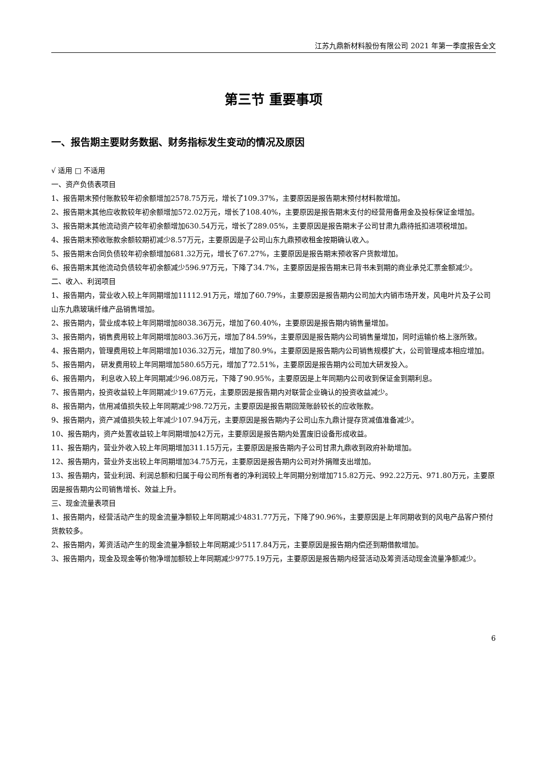江苏九鼎新材料股份有限公司 2021 年第一季度报告全文
第三节 重要事项
一、报告期主要财务数据、财务指标发生变动的情况及原因
√ 适用 □ 不适用
一、资产负债表项目
1、报告期末预付账款较年初余额增加2578.75万元，增长了109.37%，主要原因是报告期末预付材料款增加。
2、报告期末其他应收款较年初余额增加572.02万元，增长了108.40%，主要原因是报告期末支付的经营用备用金及投标保证金增加。
3、报告期末其他流动资产较年初余额增加630.54万元，增长了289.05%，主要原因是报告期末子公司甘肃九鼎待抵扣进项税增加。
4、报告期末预收账款余额较期初减少8.57万元，主要原因是子公司山东九鼎预收租金按期确认收入。
5、报告期末合同负债较年初余额增加681.32万元，增长了67.27%，主要原因是报告期末预收客户货款增加。
6、报告期末其他流动负债较年初余额减少596.97万元，下降了34.7%，主要原因是报告期末已背书未到期的商业承兑汇票金额减少。
二、收入、利润项目
1、报告期内，营业收入较上年同期增加11112.91万元，增加了60.79%，主要原因是报告期内公司加大内销市场开发，风电叶片及子公司山东九鼎玻璃纤维产品销售增加。
2、报告期内，营业成本较上年同期增加8038.36万元，增加了60.40%，主要原因是报告期内销售量增加。
3、报告期内，销售费用较上年同期增加803.36万元，增加了84.59%，主要原因是报告期内公司销售量增加，同时运输价格上涨所致。
4、报告期内，管理费用较上年同期增加1036.32万元，增加了80.9%，主要原因是报告期内公司销售规模扩大，公司管理成本相应增加。
5、报告期内， 研发费用较上年同期增加580.65万元，增加了72.51%，主要原因是报告期内公司加大研发投入。
6、报告期内， 利息收入较上年同期减少96.08万元，下降了90.95%，主要原因是上年同期内公司收到保证金到期利息。
7、报告期内，投资收益较上年同期减少19.67万元，主要原因是报告期内对联营企业确认的投资收益减少。
8、报告期内，信用减值损失较上年同期减少98.72万元，主要原因是报告期回笼账龄较长的应收账款。
9、报告期内，资产减值损失较上年减少107.94万元，主要原因是报告期内子公司山东九鼎计提存货减值准备减少。
10、报告期内，资产处置收益较上年同期增加42万元，主要原因是报告期内处置废旧设备形成收益。
11、报告期内，营业外收入较上年同期增加311.15万元，主要原因是报告期内子公司甘肃九鼎收到政府补助增加。
12、报告期内，营业外支出较上年同期增加34.75万元，主要原因是报告期内公司对外捐赠支出增加。
13、报告期内，营业利润、利润总额和归属于母公司所有者的净利润较上年同期分别增加715.82万元、992.22万元、971.80万元，主要原因是报告期内公司销售增长、效益上升。
三、现金流量表项目
1、报告期内，经营活动产生的现金流量净额较上年同期减少4831.77万元，下降了90.96%，主要原因是上年同期收到的风电产品客户预付货款较多。
2、报告期内，筹资活动产生的现金流量净额较上年同期减少5117.84万元，主要原因是报告期内偿还到期借款增加。
3、报告期内，现金及现金等价物净增加额较上年同期减少9775.19万元，主要原因是报告期内经营活动及筹资活动现金流量净额减少。
6